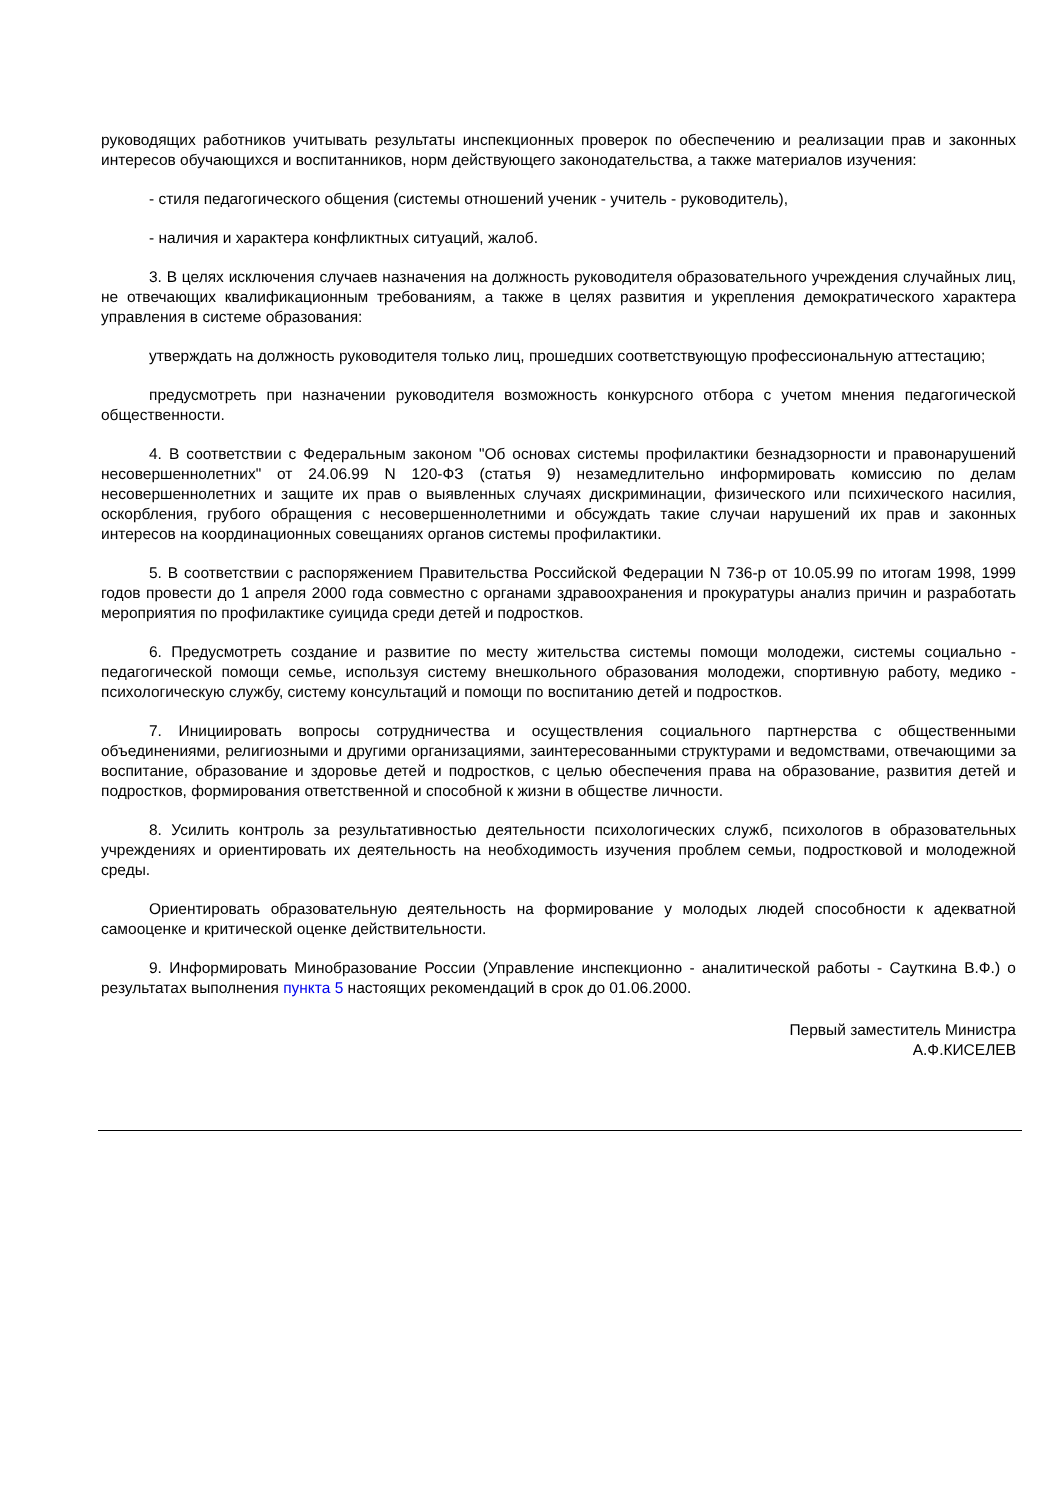руководящих работников учитывать результаты инспекционных проверок по обеспечению и реализации прав и законных интересов обучающихся и воспитанников, норм действующего законодательства, а также материалов изучения:
- стиля педагогического общения (системы отношений ученик - учитель - руководитель),
- наличия и характера конфликтных ситуаций, жалоб.
3. В целях исключения случаев назначения на должность руководителя образовательного учреждения случайных лиц, не отвечающих квалификационным требованиям, а также в целях развития и укрепления демократического характера управления в системе образования:
утверждать на должность руководителя только лиц, прошедших соответствующую профессиональную аттестацию;
предусмотреть при назначении руководителя возможность конкурсного отбора с учетом мнения педагогической общественности.
4. В соответствии с Федеральным законом "Об основах системы профилактики безнадзорности и правонарушений несовершеннолетних" от 24.06.99 N 120-ФЗ (статья 9) незамедлительно информировать комиссию по делам несовершеннолетних и защите их прав о выявленных случаях дискриминации, физического или психического насилия, оскорбления, грубого обращения с несовершеннолетними и обсуждать такие случаи нарушений их прав и законных интересов на координационных совещаниях органов системы профилактики.
5. В соответствии с распоряжением Правительства Российской Федерации N 736-р от 10.05.99 по итогам 1998, 1999 годов провести до 1 апреля 2000 года совместно с органами здравоохранения и прокуратуры анализ причин и разработать мероприятия по профилактике суицида среди детей и подростков.
6. Предусмотреть создание и развитие по месту жительства системы помощи молодежи, системы социально - педагогической помощи семье, используя систему внешкольного образования молодежи, спортивную работу, медико - психологическую службу, систему консультаций и помощи по воспитанию детей и подростков.
7. Инициировать вопросы сотрудничества и осуществления социального партнерства с общественными объединениями, религиозными и другими организациями, заинтересованными структурами и ведомствами, отвечающими за воспитание, образование и здоровье детей и подростков, с целью обеспечения права на образование, развития детей и подростков, формирования ответственной и способной к жизни в обществе личности.
8. Усилить контроль за результативностью деятельности психологических служб, психологов в образовательных учреждениях и ориентировать их деятельность на необходимость изучения проблем семьи, подростковой и молодежной среды.
Ориентировать образовательную деятельность на формирование у молодых людей способности к адекватной самооценке и критической оценке действительности.
9. Информировать Минобразование России (Управление инспекционно - аналитической работы - Сауткина В.Ф.) о результатах выполнения пункта 5 настоящих рекомендаций в срок до 01.06.2000.
Первый заместитель Министра
А.Ф.КИСЕЛЕВ